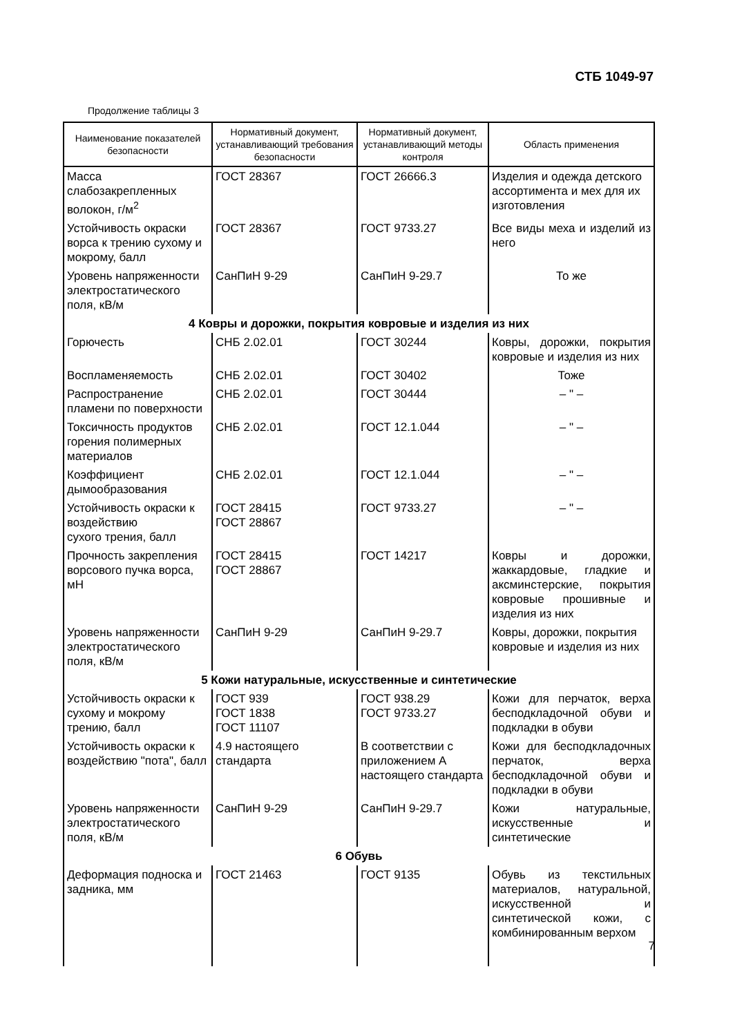СТБ 1049-97
Продолжение таблицы 3
| Наименование показателей безопасности | Нормативный документ, устанавливающий требования безопасности | Нормативный документ, устанавливающий методы контроля | Область применения |
| --- | --- | --- | --- |
| Масса слабозакрепленных волокон, г/м<sup>2</sup> | ГОСТ 28367 | ГОСТ 26666.3 | Изделия и одежда детского ассортимента и мех для их изготовления |
| Устойчивость окраски ворса к трению сухому и мокрому, балл | ГОСТ 28367 | ГОСТ 9733.27 | Все виды меха и изделий из него |
| Уровень напряженности электростатического поля, кВ/м | СанПиН 9-29 | СанПиН 9-29.7 | То же |
| 4 Ковры и дорожки, покрытия ковровые и изделия из них | | | |
| Горючесть | СНБ 2.02.01 | ГОСТ 30244 | Ковры, дорожки, покрытия ковровые и изделия из них |
| Воспламеняемость | СНБ 2.02.01 | ГОСТ 30402 | Тоже |
| Распространение пламени по поверхности | СНБ 2.02.01 | ГОСТ 30444 | – " – |
| Токсичность продуктов горения полимерных материалов | СНБ 2.02.01 | ГОСТ 12.1.044 | – " – |
| Коэффициент дымообразования | СНБ 2.02.01 | ГОСТ 12.1.044 | – " – |
| Устойчивость окраски к воздействию сухого трения, балл | ГОСТ 28415 ГОСТ 28867 | ГОСТ 9733.27 | – " – |
| Прочность закрепления ворсового пучка ворса, мН | ГОСТ 28415 ГОСТ 28867 | ГОСТ 14217 | Ковры и дорожки, жаккардовые, гладкие и аксминстерские, покрытия ковровые прошивные и изделия из них |
| Уровень напряженности электростатического поля, кВ/м | СанПиН 9-29 | СанПиН 9-29.7 | Ковры, дорожки, покрытия ковровые и изделия из них |
| 5 Кожи натуральные, искусственные и синтетические | | | |
| Устойчивость окраски к сухому и мокрому трению, балл | ГОСТ 939 ГОСТ 1838 ГОСТ 11107 | ГОСТ 938.29 ГОСТ 9733.27 | Кожи для перчаток, верха бесподкладочной обуви и подкладки в обуви |
| Устойчивость окраски к воздействию "пота", балл | 4.9 настоящего стандарта | В соответствии с приложением А настоящего стандарта | Кожи для бесподкладочных перчаток, верха бесподкладочной обуви и подкладки в обуви |
| Уровень напряженности электростатического поля, кВ/м | СанПиН 9-29 | СанПиН 9-29.7 | Кожи натуральные, искусственные и синтетические |
| 6 Обувь | | | |
| Деформация подноска и задника, мм | ГОСТ 21463 | ГОСТ 9135 | Обувь из текстильных материалов, натуральной, искусственной и синтетической кожи, с комбинированным верхом |
7